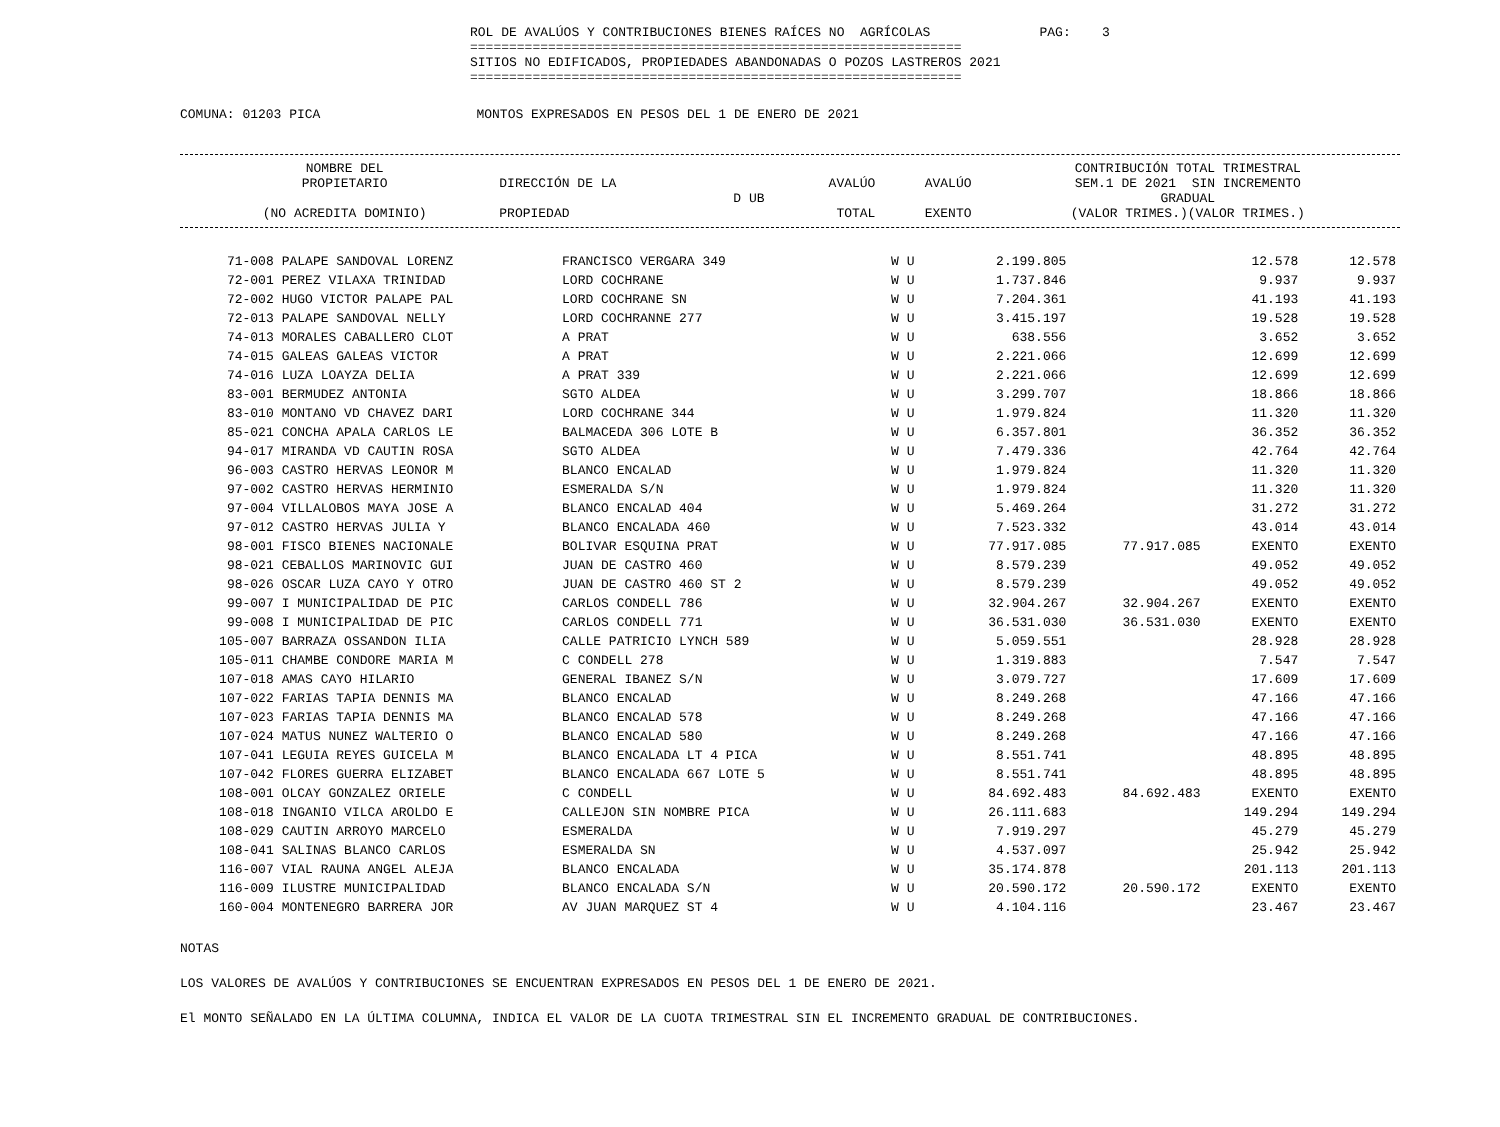ROL DE AVALÚOS Y CONTRIBUCIONES BIENES RAÍCES NO AGRÍCOLAS PAG: 3
===============================================================
SITIOS NO EDIFICADOS, PROPIEDADES ABANDONADAS O POZOS LASTREROS 2021
===============================================================
COMUNA: 01203 PICA MONTOS EXPRESADOS EN PESOS DEL 1 DE ENERO DE 2021
| | NOMBRE DEL PROPIETARIO (NO ACREDITA DOMINIO) | DIRECCIÓN DE LA PROPIEDAD | D UB | AVALÚO TOTAL | AVALÚO EXENTO | CONTRIBUCIÓN TOTAL TRIMESTRAL SEM.1 DE 2021 SIN INCREMENTO GRADUAL (VALOR TRIMES.)(VALOR TRIMES.) |
| --- | --- | --- | --- | --- | --- | --- |
| 71-008 | PALAPE SANDOVAL LORENZ | FRANCISCO VERGARA 349 | W U | 2.199.805 | | 12.578 | 12.578 |
| 72-001 | PEREZ VILAXA TRINIDAD | LORD COCHRANE | W U | 1.737.846 | | 9.937 | 9.937 |
| 72-002 | HUGO VICTOR PALAPE PAL | LORD COCHRANE SN | W U | 7.204.361 | | 41.193 | 41.193 |
| 72-013 | PALAPE SANDOVAL NELLY | LORD COCHRANNE 277 | W U | 3.415.197 | | 19.528 | 19.528 |
| 74-013 | MORALES CABALLERO CLOT | A PRAT | W U | 638.556 | | 3.652 | 3.652 |
| 74-015 | GALEAS GALEAS VICTOR | A PRAT | W U | 2.221.066 | | 12.699 | 12.699 |
| 74-016 | LUZA LOAYZA DELIA | A PRAT 339 | W U | 2.221.066 | | 12.699 | 12.699 |
| 83-001 | BERMUDEZ ANTONIA | SGTO ALDEA | W U | 3.299.707 | | 18.866 | 18.866 |
| 83-010 | MONTANO VD CHAVEZ DARI | LORD COCHRANE 344 | W U | 1.979.824 | | 11.320 | 11.320 |
| 85-021 | CONCHA APALA CARLOS LE | BALMACEDA 306 LOTE B | W U | 6.357.801 | | 36.352 | 36.352 |
| 94-017 | MIRANDA VD CAUTIN ROSA | SGTO ALDEA | W U | 7.479.336 | | 42.764 | 42.764 |
| 96-003 | CASTRO HERVAS LEONOR M | BLANCO ENCALAD | W U | 1.979.824 | | 11.320 | 11.320 |
| 97-002 | CASTRO HERVAS HERMINIO | ESMERALDA S/N | W U | 1.979.824 | | 11.320 | 11.320 |
| 97-004 | VILLALOBOS MAYA JOSE A | BLANCO ENCALAD 404 | W U | 5.469.264 | | 31.272 | 31.272 |
| 97-012 | CASTRO HERVAS JULIA Y | BLANCO ENCALADA 460 | W U | 7.523.332 | | 43.014 | 43.014 |
| 98-001 | FISCO BIENES NACIONALE | BOLIVAR ESQUINA PRAT | W U | 77.917.085 | 77.917.085 | EXENTO | EXENTO |
| 98-021 | CEBALLOS MARINOVIC GUI | JUAN DE CASTRO 460 | W U | 8.579.239 | | 49.052 | 49.052 |
| 98-026 | OSCAR LUZA CAYO Y OTRO | JUAN DE CASTRO 460 ST 2 | W U | 8.579.239 | | 49.052 | 49.052 |
| 99-007 | I MUNICIPALIDAD DE PIC | CARLOS CONDELL 786 | W U | 32.904.267 | 32.904.267 | EXENTO | EXENTO |
| 99-008 | I MUNICIPALIDAD DE PIC | CARLOS CONDELL 771 | W U | 36.531.030 | 36.531.030 | EXENTO | EXENTO |
| 105-007 | BARRAZA OSSANDON ILIA | CALLE PATRICIO LYNCH 589 | W U | 5.059.551 | | 28.928 | 28.928 |
| 105-011 | CHAMBE CONDORE MARIA M | C CONDELL 278 | W U | 1.319.883 | | 7.547 | 7.547 |
| 107-018 | AMAS CAYO HILARIO | GENERAL IBANEZ S/N | W U | 3.079.727 | | 17.609 | 17.609 |
| 107-022 | FARIAS TAPIA DENNIS MA | BLANCO ENCALAD | W U | 8.249.268 | | 47.166 | 47.166 |
| 107-023 | FARIAS TAPIA DENNIS MA | BLANCO ENCALAD 578 | W U | 8.249.268 | | 47.166 | 47.166 |
| 107-024 | MATUS NUNEZ WALTERIO O | BLANCO ENCALAD 580 | W U | 8.249.268 | | 47.166 | 47.166 |
| 107-041 | LEGUIA REYES GUICELA M | BLANCO ENCALADA LT 4 PICA | W U | 8.551.741 | | 48.895 | 48.895 |
| 107-042 | FLORES GUERRA ELIZABET | BLANCO ENCALADA 667 LOTE 5 | W U | 8.551.741 | | 48.895 | 48.895 |
| 108-001 | OLCAY GONZALEZ ORIELE | C CONDELL | W U | 84.692.483 | 84.692.483 | EXENTO | EXENTO |
| 108-018 | INGANIO VILCA AROLDO E | CALLEJON SIN NOMBRE PICA | W U | 26.111.683 | | 149.294 | 149.294 |
| 108-029 | CAUTIN ARROYO MARCELO | ESMERALDA | W U | 7.919.297 | | 45.279 | 45.279 |
| 108-041 | SALINAS BLANCO CARLOS | ESMERALDA SN | W U | 4.537.097 | | 25.942 | 25.942 |
| 116-007 | VIAL RAUNA ANGEL ALEJA | BLANCO ENCALADA | W U | 35.174.878 | | 201.113 | 201.113 |
| 116-009 | ILUSTRE MUNICIPALIDAD | BLANCO ENCALADA S/N | W U | 20.590.172 | 20.590.172 | EXENTO | EXENTO |
| 160-004 | MONTENEGRO BARRERA JOR | AV JUAN MARQUEZ ST 4 | W U | 4.104.116 | | 23.467 | 23.467 |
NOTAS
LOS VALORES DE AVALÚOS Y CONTRIBUCIONES SE ENCUENTRAN EXPRESADOS EN PESOS DEL 1 DE ENERO DE 2021.
El MONTO SEÑALADO EN LA ÚLTIMA COLUMNA, INDICA EL VALOR DE LA CUOTA TRIMESTRAL SIN EL INCREMENTO GRADUAL DE CONTRIBUCIONES.